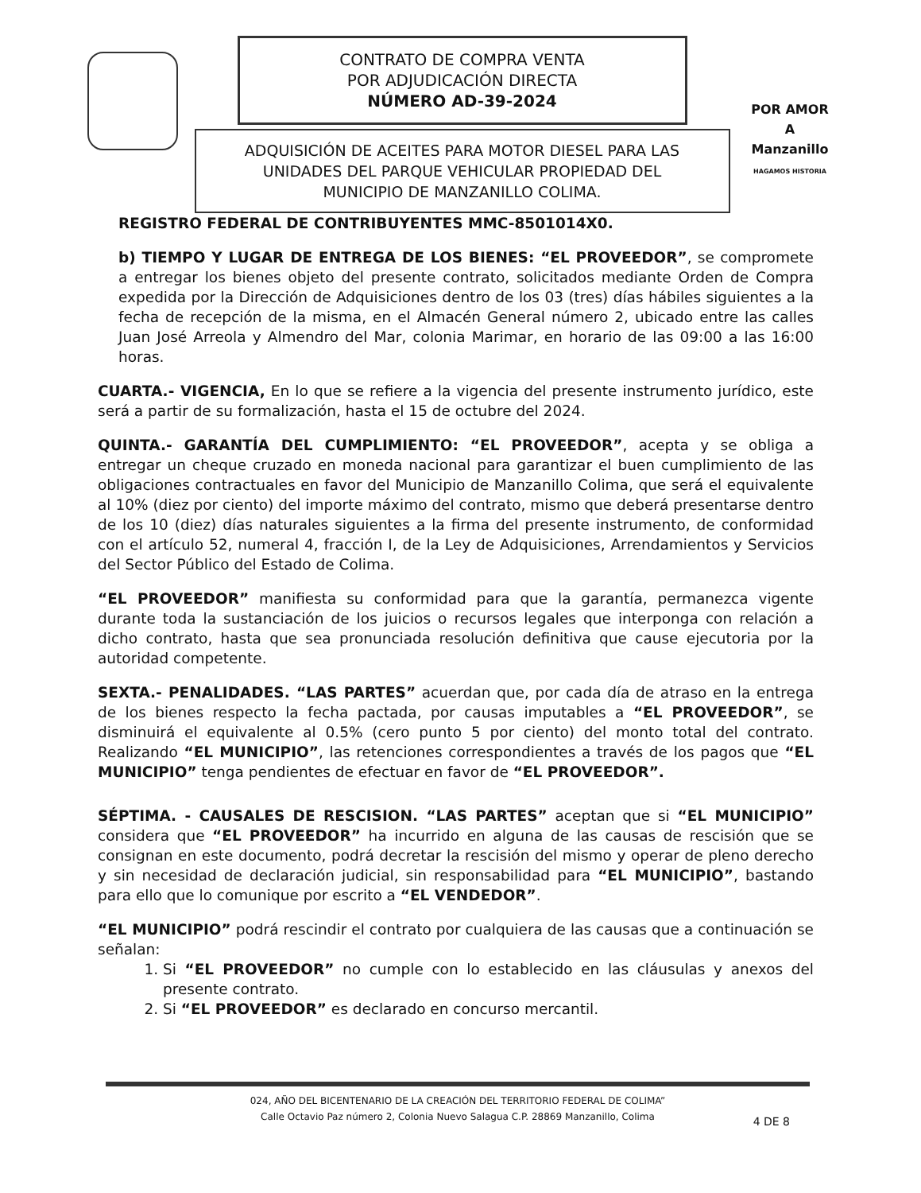CONTRATO DE COMPRA VENTA
POR ADJUDICACIÓN DIRECTA
NÚMERO AD-39-2024
ADQUISICIÓN DE ACEITES PARA MOTOR DIESEL PARA LAS
UNIDADES DEL PARQUE VEHICULAR PROPIEDAD DEL
MUNICIPIO DE MANZANILLO COLIMA.
POR AMOR A
Manzanillo
HAGAMOS HISTORIA
REGISTRO FEDERAL DE CONTRIBUYENTES MMC-8501014X0.
b) TIEMPO Y LUGAR DE ENTREGA DE LOS BIENES: “EL PROVEEDOR”, se compromete a entregar los bienes objeto del presente contrato, solicitados mediante Orden de Compra expedida por la Dirección de Adquisiciones dentro de los 03 (tres) días hábiles siguientes a la fecha de recepción de la misma, en el Almacén General número 2, ubicado entre las calles Juan José Arreola y Almendro del Mar, colonia Marimar, en horario de las 09:00 a las 16:00 horas.
CUARTA.- VIGENCIA, En lo que se refiere a la vigencia del presente instrumento jurídico, este será a partir de su formalización, hasta el 15 de octubre del 2024.
QUINTA.- GARANTÍA DEL CUMPLIMIENTO: “EL PROVEEDOR”, acepta y se obliga a entregar un cheque cruzado en moneda nacional para garantizar el buen cumplimiento de las obligaciones contractuales en favor del Municipio de Manzanillo Colima, que será el equivalente al 10% (diez por ciento) del importe máximo del contrato, mismo que deberá presentarse dentro de los 10 (diez) días naturales siguientes a la firma del presente instrumento, de conformidad con el artículo 52, numeral 4, fracción I, de la Ley de Adquisiciones, Arrendamientos y Servicios del Sector Público del Estado de Colima.
“EL PROVEEDOR” manifiesta su conformidad para que la garantía, permanezca vigente durante toda la sustanciación de los juicios o recursos legales que interponga con relación a dicho contrato, hasta que sea pronunciada resolución definitiva que cause ejecutoria por la autoridad competente.
SEXTA.- PENALIDADES. “LAS PARTES” acuerdan que, por cada día de atraso en la entrega de los bienes respecto la fecha pactada, por causas imputables a “EL PROVEEDOR”, se disminuirá el equivalente al 0.5% (cero punto 5 por ciento) del monto total del contrato. Realizando “EL MUNICIPIO”, las retenciones correspondientes a través de los pagos que “EL MUNICIPIO” tenga pendientes de efectuar en favor de “EL PROVEEDOR”.
SÉPTIMA. - CAUSALES DE RESCISION. “LAS PARTES” aceptan que si “EL MUNICIPIO” considera que “EL PROVEEDOR” ha incurrido en alguna de las causas de rescisión que se consignan en este documento, podrá decretar la rescisión del mismo y operar de pleno derecho y sin necesidad de declaración judicial, sin responsabilidad para “EL MUNICIPIO”, bastando para ello que lo comunique por escrito a “EL VENDEDOR”.
“EL MUNICIPIO” podrá rescindir el contrato por cualquiera de las causas que a continuación se señalan:
1. Si “EL PROVEEDOR” no cumple con lo establecido en las cláusulas y anexos del presente contrato.
2. Si “EL PROVEEDOR” es declarado en concurso mercantil.
024, AÑO DEL BICENTENARIO DE LA CREACIÓN DEL TERRITORIO FEDERAL DE COLIMA”
Calle Octavio Paz número 2, Colonia Nuevo Salagua C.P. 28869 Manzanillo, Colima
4 DE 8